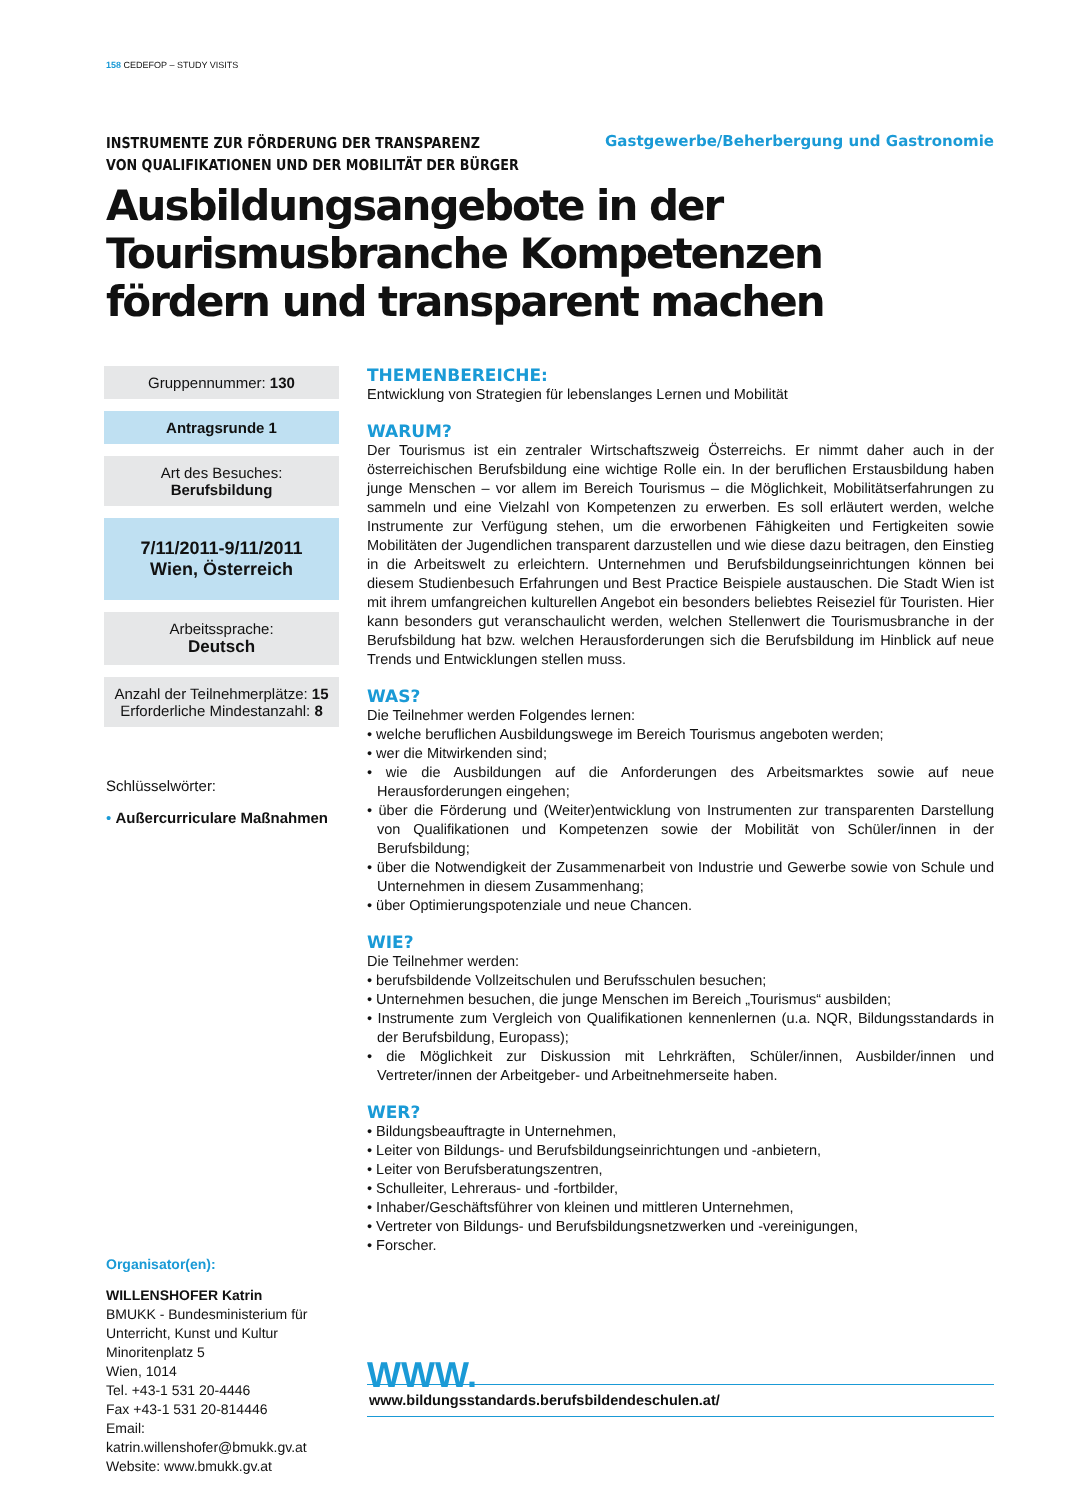158 CEDEFOP – STUDY VISITS
INSTRUMENTE ZUR FÖRDERUNG DER TRANSPARENZ
VON QUALIFIKATIONEN UND DER MOBILITÄT DER BÜRGER
Gastgewerbe/Beherbergung und Gastronomie
Ausbildungsangebote in der Tourismusbranche Kompetenzen fördern und transparent machen
Gruppennummer: 130
Antragsrunde 1
Art des Besuches:
Berufsbildung
7/11/2011-9/11/2011
Wien, Österreich
Arbeitssprache:
Deutsch
Anzahl der Teilnehmerplätze: 15
Erforderliche Mindestanzahl: 8
Schlüsselwörter:
• Außercurriculare Maßnahmen
Organisator(en):
WILLENSHOFER Katrin
BMUKK - Bundesministerium für Unterricht, Kunst und Kultur
Minoritenplatz 5
Wien, 1014
Tel. +43-1 531 20-4446
Fax +43-1 531 20-814446
Email: katrin.willenshofer@bmukk.gv.at
Website: www.bmukk.gv.at
THEMENBEREICHE:
Entwicklung von Strategien für lebenslanges Lernen und Mobilität
WARUM?
Der Tourismus ist ein zentraler Wirtschaftszweig Österreichs. Er nimmt daher auch in der österreichischen Berufsbildung eine wichtige Rolle ein. In der beruflichen Erstausbildung haben junge Menschen – vor allem im Bereich Tourismus – die Möglichkeit, Mobilitätserfahrungen zu sammeln und eine Vielzahl von Kompetenzen zu erwerben. Es soll erläutert werden, welche Instrumente zur Verfügung stehen, um die erworbenen Fähigkeiten und Fertigkeiten sowie Mobilitäten der Jugendlichen transparent darzustellen und wie diese dazu beitragen, den Einstieg in die Arbeitswelt zu erleichtern. Unternehmen und Berufsbildungseinrichtungen können bei diesem Studienbesuch Erfahrungen und Best Practice Beispiele austauschen. Die Stadt Wien ist mit ihrem umfangreichen kulturellen Angebot ein besonders beliebtes Reiseziel für Touristen. Hier kann besonders gut veranschaulicht werden, welchen Stellenwert die Tourismusbranche in der Berufsbildung hat bzw. welchen Herausforderungen sich die Berufsbildung im Hinblick auf neue Trends und Entwicklungen stellen muss.
WAS?
Die Teilnehmer werden Folgendes lernen:
• welche beruflichen Ausbildungswege im Bereich Tourismus angeboten werden;
• wer die Mitwirkenden sind;
• wie die Ausbildungen auf die Anforderungen des Arbeitsmarktes sowie auf neue Herausforderungen eingehen;
• über die Förderung und (Weiter)entwicklung von Instrumenten zur transparenten Darstellung von Qualifikationen und Kompetenzen sowie der Mobilität von Schüler/innen in der Berufsbildung;
• über die Notwendigkeit der Zusammenarbeit von Industrie und Gewerbe sowie von Schule und Unternehmen in diesem Zusammenhang;
• über Optimierungspotenziale und neue Chancen.
WIE?
Die Teilnehmer werden:
• berufsbildende Vollzeitschulen und Berufsschulen besuchen;
• Unternehmen besuchen, die junge Menschen im Bereich „Tourismus“ ausbilden;
• Instrumente zum Vergleich von Qualifikationen kennenlernen (u.a. NQR, Bildungsstandards in der Berufsbildung, Europass);
• die Möglichkeit zur Diskussion mit Lehrkräften, Schüler/innen, Ausbilder/innen und Vertreter/innen der Arbeitgeber- und Arbeitnehmerseite haben.
WER?
• Bildungsbeauftragte in Unternehmen,
• Leiter von Bildungs- und Berufsbildungseinrichtungen und -anbietern,
• Leiter von Berufsberatungszentren,
• Schulleiter, Lehreraus- und -fortbilder,
• Inhaber/Geschäftsführer von kleinen und mittleren Unternehmen,
• Vertreter von Bildungs- und Berufsbildungsnetzwerken und -vereinigungen,
• Forscher.
WWW.
www.bildungsstandards.berufsbildendeschulen.at/